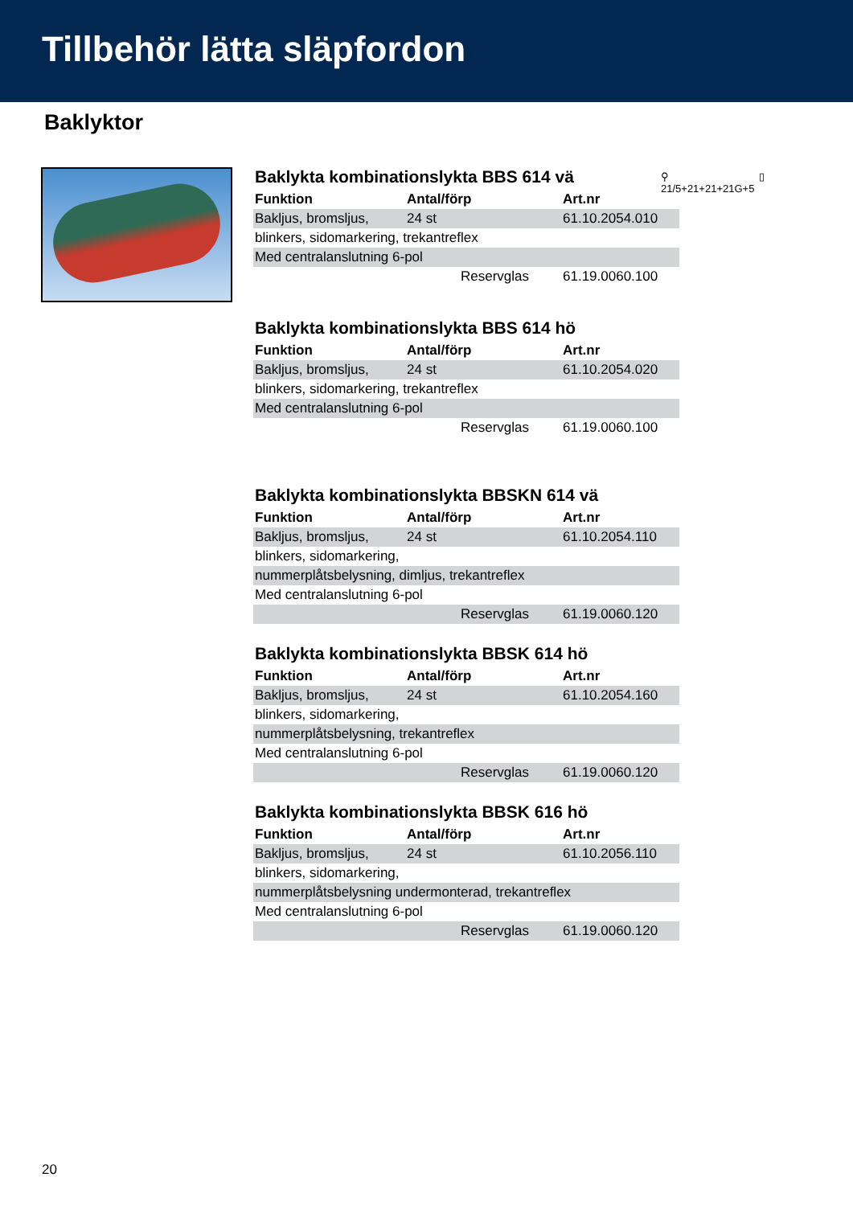Tillbehör lätta släpfordon
Baklyktor
⚲ ▯
21/5+21+21+21G+5
Baklykta kombinationslykta BBS 614 vä
| Funktion | Antal/förp | Art.nr |
| --- | --- | --- |
| Bakljus, bromsljus, | 24 st | 61.10.2054.010 |
| blinkers, sidomarkering, trekantreflex | | |
| Med centralanslutning 6-pol | | |
| | Reservglas | 61.19.0060.100 |
Baklykta kombinationslykta BBS 614 hö
| Funktion | Antal/förp | Art.nr |
| --- | --- | --- |
| Bakljus, bromsljus, | 24 st | 61.10.2054.020 |
| blinkers, sidomarkering, trekantreflex | | |
| Med centralanslutning 6-pol | | |
| | Reservglas | 61.19.0060.100 |
Baklykta kombinationslykta BBSKN 614 vä
| Funktion | Antal/förp | Art.nr |
| --- | --- | --- |
| Bakljus, bromsljus, | 24 st | 61.10.2054.110 |
| blinkers, sidomarkering, | | |
| nummerplåtsbelysning, dimljus, trekantreflex | | |
| Med centralanslutning 6-pol | | |
| | Reservglas | 61.19.0060.120 |
Baklykta kombinationslykta BBSK 614 hö
| Funktion | Antal/förp | Art.nr |
| --- | --- | --- |
| Bakljus, bromsljus, | 24 st | 61.10.2054.160 |
| blinkers, sidomarkering, | | |
| nummerplåtsbelysning, trekantreflex | | |
| Med centralanslutning 6-pol | | |
| | Reservglas | 61.19.0060.120 |
Baklykta kombinationslykta BBSK 616 hö
| Funktion | Antal/förp | Art.nr |
| --- | --- | --- |
| Bakljus, bromsljus, | 24 st | 61.10.2056.110 |
| blinkers, sidomarkering, | | |
| nummerplåtsbelysning undermonterad, trekantreflex | | |
| Med centralanslutning 6-pol | | |
| | Reservglas | 61.19.0060.120 |
20